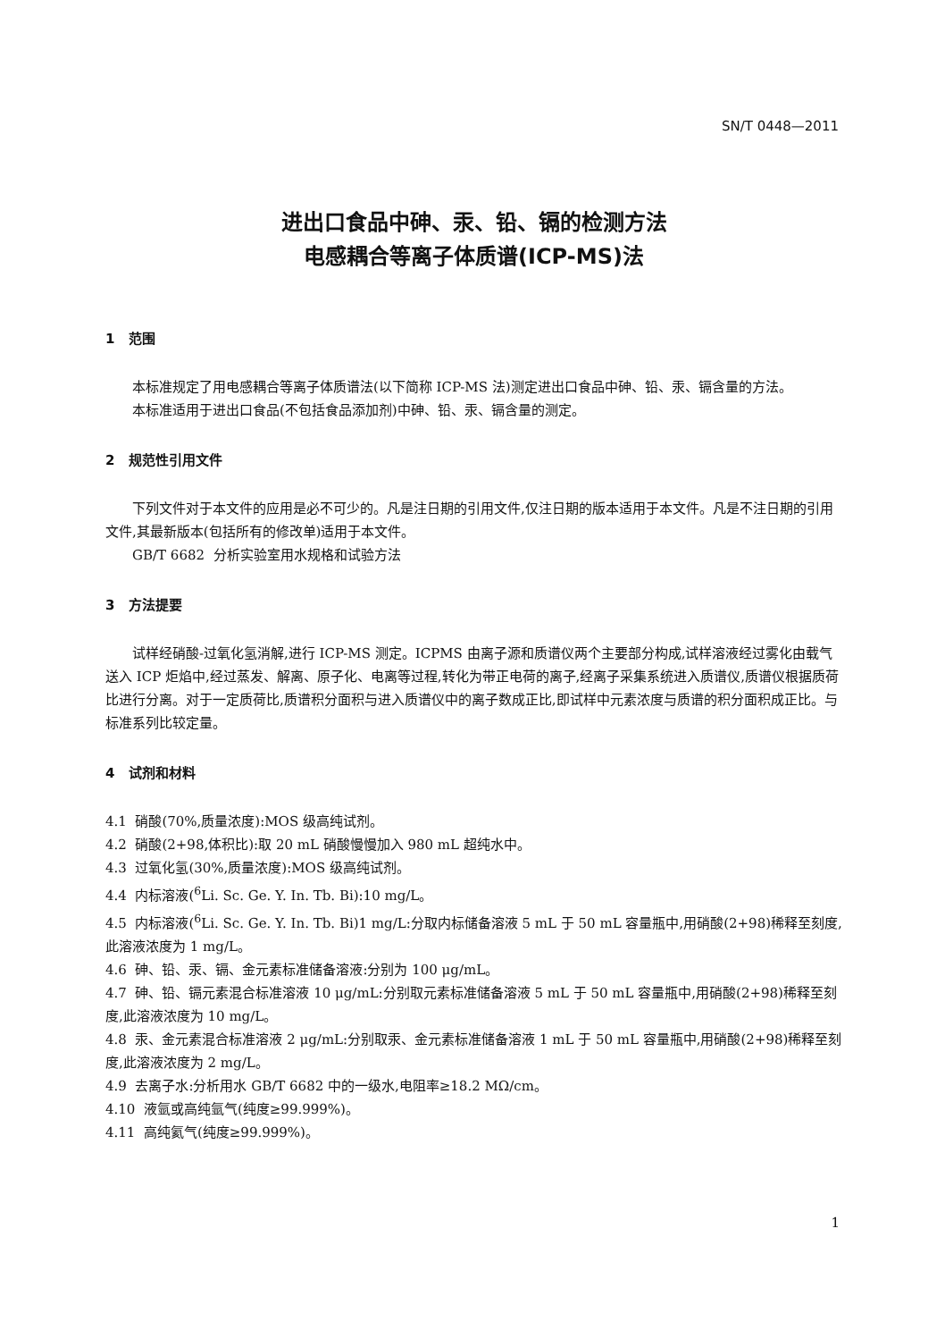SN/T 0448—2011
进出口食品中砷、汞、铅、镉的检测方法
电感耦合等离子体质谱(ICP-MS)法
1 范围
本标准规定了用电感耦合等离子体质谱法(以下简称 ICP-MS 法)测定进出口食品中砷、铅、汞、镉含量的方法。
本标准适用于进出口食品(不包括食品添加剂)中砷、铅、汞、镉含量的测定。
2 规范性引用文件
下列文件对于本文件的应用是必不可少的。凡是注日期的引用文件,仅注日期的版本适用于本文件。凡是不注日期的引用文件,其最新版本(包括所有的修改单)适用于本文件。
GB/T 6682 分析实验室用水规格和试验方法
3 方法提要
试样经硝酸-过氧化氢消解,进行 ICP-MS 测定。ICPMS 由离子源和质谱仪两个主要部分构成,试样溶液经过雾化由载气送入 ICP 炬焰中,经过蒸发、解离、原子化、电离等过程,转化为带正电荷的离子,经离子采集系统进入质谱仪,质谱仪根据质荷比进行分离。对于一定质荷比,质谱积分面积与进入质谱仪中的离子数成正比,即试样中元素浓度与质谱的积分面积成正比。与标准系列比较定量。
4 试剂和材料
4.1 硝酸(70%,质量浓度):MOS 级高纯试剂。
4.2 硝酸(2+98,体积比):取 20 mL 硝酸慢慢加入 980 mL 超纯水中。
4.3 过氧化氢(30%,质量浓度):MOS 级高纯试剂。
4.4 内标溶液(<sup>6</sup>Li. Sc. Ge. Y. In. Tb. Bi):10 mg/L。
4.5 内标溶液(<sup>6</sup>Li. Sc. Ge. Y. In. Tb. Bi)1 mg/L:分取内标储备溶液 5 mL 于 50 mL 容量瓶中,用硝酸(2+98)稀释至刻度,此溶液浓度为 1 mg/L。
4.6 砷、铅、汞、镉、金元素标准储备溶液:分别为 100 μg/mL。
4.7 砷、铅、镉元素混合标准溶液 10 μg/mL:分别取元素标准储备溶液 5 mL 于 50 mL 容量瓶中,用硝酸(2+98)稀释至刻度,此溶液浓度为 10 mg/L。
4.8 汞、金元素混合标准溶液 2 μg/mL:分别取汞、金元素标准储备溶液 1 mL 于 50 mL 容量瓶中,用硝酸(2+98)稀释至刻度,此溶液浓度为 2 mg/L。
4.9 去离子水:分析用水 GB/T 6682 中的一级水,电阻率≥18.2 MΩ/cm。
4.10 液氩或高纯氩气(纯度≥99.999%)。
4.11 高纯氦气(纯度≥99.999%)。
1